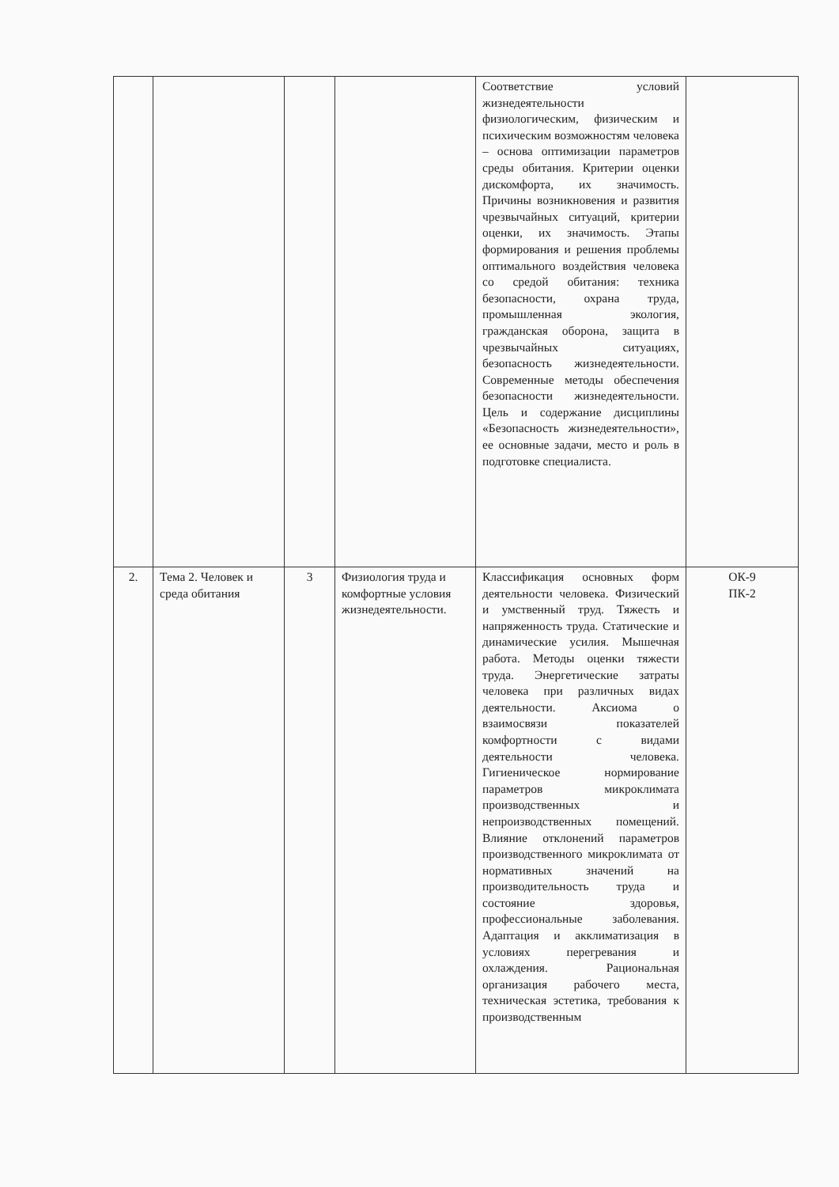| | | | | Соответствие условий жизнедеятельности физиологическим, физическим и психическим возможностям человека – основа оптимизации параметров среды обитания. Критерии оценки дискомфорта, их значимость. Причины возникновения и развития чрезвычайных ситуаций, критерии оценки, их значимость. Этапы формирования и решения проблемы оптимального воздействия человека со средой обитания: техника безопасности, охрана труда, промышленная экология, гражданская оборона, защита в чрезвычайных ситуациях, безопасность жизнедеятельности. Современные методы обеспечения безопасности жизнедеятельности. Цель и содержание дисциплины «Безопасность жизнедеятельности», ее основные задачи, место и роль в подготовке специалиста. | |
| 2. | Тема 2. Человек и среда обитания | 3 | Физиология труда и комфортные условия жизнедеятельности. | Классификация основных форм деятельности человека. Физический и умственный труд. Тяжесть и напряженность труда. Статические и динамические усилия. Мышечная работа. Методы оценки тяжести труда. Энергетические затраты человека при различных видах деятельности. Аксиома о взаимосвязи показателей комфортности с видами деятельности человека. Гигиеническое нормирование параметров микроклимата производственных и непроизводственных помещений. Влияние отклонений параметров производственного микроклимата от нормативных значений на производительность труда и состояние здоровья, профессиональные заболевания. Адаптация и акклиматизация в условиях перегревания и охлаждения. Рациональная организация рабочего места, техническая эстетика, требования к производственным | ОК-9 ПК-2 |